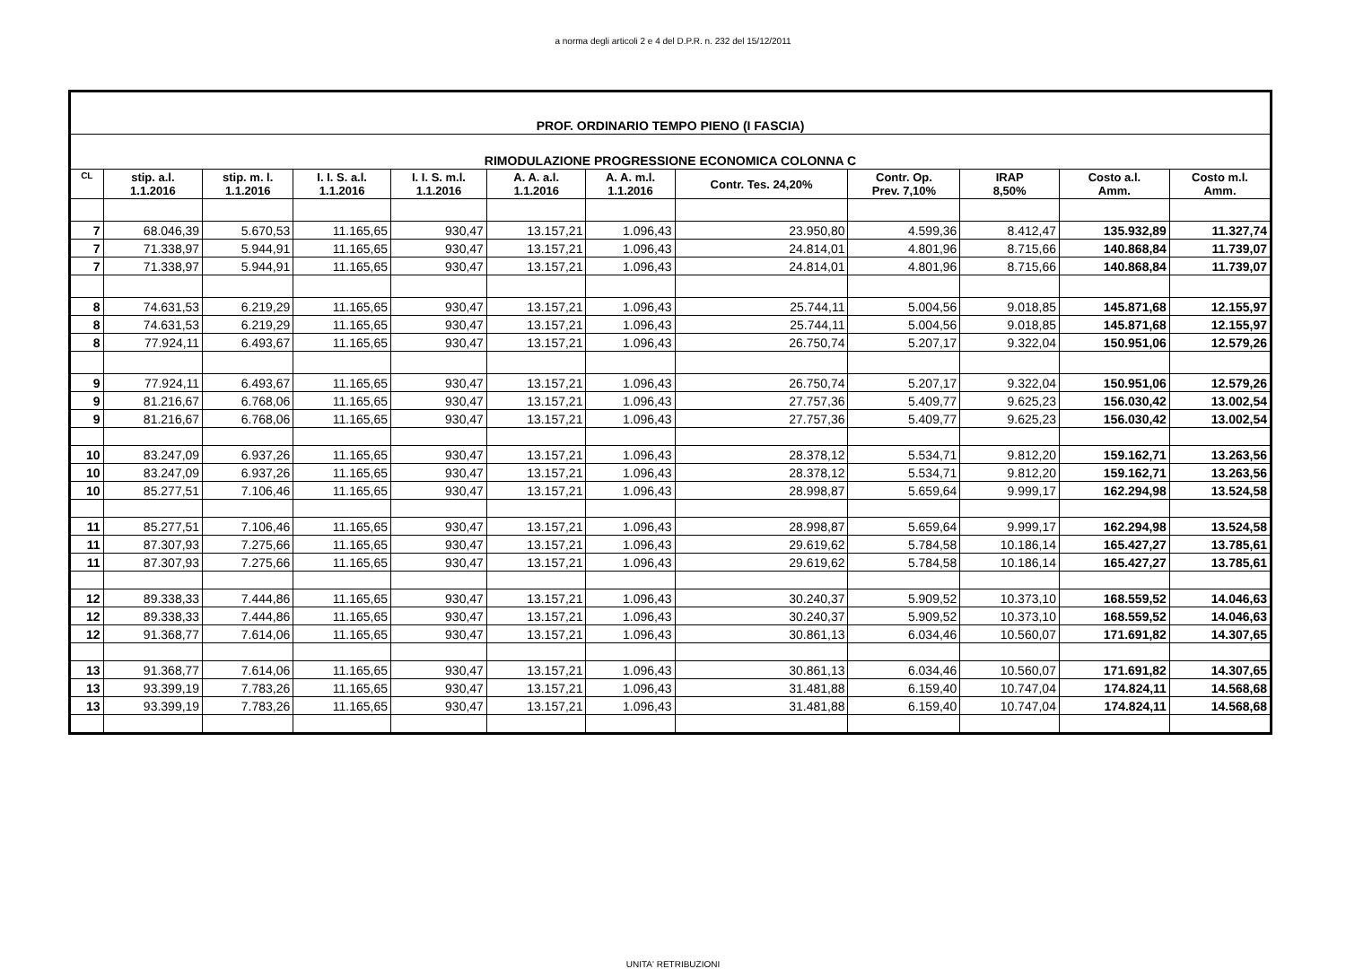a norma degli articoli 2 e 4 del D.P.R. n. 232 del 15/12/2011
| PROF. ORDINARIO TEMPO PIENO (I FASCIA) | | | | | | | | | | | |
| RIMODULAZIONE PROGRESSIONE ECONOMICA COLONNA C | | | | | | | | | | | |
| CL | stip. a.l. 1.1.2016 | stip. m. l. 1.1.2016 | I. I. S. a.l. 1.1.2016 | I. I. S. m.l. 1.1.2016 | A. A. a.l. 1.1.2016 | A. A. m.l. 1.1.2016 | Contr. Tes. 24,20% | Contr. Op. Prev. 7,10% | IRAP 8,50% | Costo a.l. Amm. | Costo m.l. Amm. |
| 7 | 68.046,39 | 5.670,53 | 11.165,65 | 930,47 | 13.157,21 | 1.096,43 | 23.950,80 | 4.599,36 | 8.412,47 | 135.932,89 | 11.327,74 |
| 7 | 71.338,97 | 5.944,91 | 11.165,65 | 930,47 | 13.157,21 | 1.096,43 | 24.814,01 | 4.801,96 | 8.715,66 | 140.868,84 | 11.739,07 |
| 7 | 71.338,97 | 5.944,91 | 11.165,65 | 930,47 | 13.157,21 | 1.096,43 | 24.814,01 | 4.801,96 | 8.715,66 | 140.868,84 | 11.739,07 |
| 8 | 74.631,53 | 6.219,29 | 11.165,65 | 930,47 | 13.157,21 | 1.096,43 | 25.744,11 | 5.004,56 | 9.018,85 | 145.871,68 | 12.155,97 |
| 8 | 74.631,53 | 6.219,29 | 11.165,65 | 930,47 | 13.157,21 | 1.096,43 | 25.744,11 | 5.004,56 | 9.018,85 | 145.871,68 | 12.155,97 |
| 8 | 77.924,11 | 6.493,67 | 11.165,65 | 930,47 | 13.157,21 | 1.096,43 | 26.750,74 | 5.207,17 | 9.322,04 | 150.951,06 | 12.579,26 |
| 9 | 77.924,11 | 6.493,67 | 11.165,65 | 930,47 | 13.157,21 | 1.096,43 | 26.750,74 | 5.207,17 | 9.322,04 | 150.951,06 | 12.579,26 |
| 9 | 81.216,67 | 6.768,06 | 11.165,65 | 930,47 | 13.157,21 | 1.096,43 | 27.757,36 | 5.409,77 | 9.625,23 | 156.030,42 | 13.002,54 |
| 9 | 81.216,67 | 6.768,06 | 11.165,65 | 930,47 | 13.157,21 | 1.096,43 | 27.757,36 | 5.409,77 | 9.625,23 | 156.030,42 | 13.002,54 |
| 10 | 83.247,09 | 6.937,26 | 11.165,65 | 930,47 | 13.157,21 | 1.096,43 | 28.378,12 | 5.534,71 | 9.812,20 | 159.162,71 | 13.263,56 |
| 10 | 83.247,09 | 6.937,26 | 11.165,65 | 930,47 | 13.157,21 | 1.096,43 | 28.378,12 | 5.534,71 | 9.812,20 | 159.162,71 | 13.263,56 |
| 10 | 85.277,51 | 7.106,46 | 11.165,65 | 930,47 | 13.157,21 | 1.096,43 | 28.998,87 | 5.659,64 | 9.999,17 | 162.294,98 | 13.524,58 |
| 11 | 85.277,51 | 7.106,46 | 11.165,65 | 930,47 | 13.157,21 | 1.096,43 | 28.998,87 | 5.659,64 | 9.999,17 | 162.294,98 | 13.524,58 |
| 11 | 87.307,93 | 7.275,66 | 11.165,65 | 930,47 | 13.157,21 | 1.096,43 | 29.619,62 | 5.784,58 | 10.186,14 | 165.427,27 | 13.785,61 |
| 11 | 87.307,93 | 7.275,66 | 11.165,65 | 930,47 | 13.157,21 | 1.096,43 | 29.619,62 | 5.784,58 | 10.186,14 | 165.427,27 | 13.785,61 |
| 12 | 89.338,33 | 7.444,86 | 11.165,65 | 930,47 | 13.157,21 | 1.096,43 | 30.240,37 | 5.909,52 | 10.373,10 | 168.559,52 | 14.046,63 |
| 12 | 89.338,33 | 7.444,86 | 11.165,65 | 930,47 | 13.157,21 | 1.096,43 | 30.240,37 | 5.909,52 | 10.373,10 | 168.559,52 | 14.046,63 |
| 12 | 91.368,77 | 7.614,06 | 11.165,65 | 930,47 | 13.157,21 | 1.096,43 | 30.861,13 | 6.034,46 | 10.560,07 | 171.691,82 | 14.307,65 |
| 13 | 91.368,77 | 7.614,06 | 11.165,65 | 930,47 | 13.157,21 | 1.096,43 | 30.861,13 | 6.034,46 | 10.560,07 | 171.691,82 | 14.307,65 |
| 13 | 93.399,19 | 7.783,26 | 11.165,65 | 930,47 | 13.157,21 | 1.096,43 | 31.481,88 | 6.159,40 | 10.747,04 | 174.824,11 | 14.568,68 |
| 13 | 93.399,19 | 7.783,26 | 11.165,65 | 930,47 | 13.157,21 | 1.096,43 | 31.481,88 | 6.159,40 | 10.747,04 | 174.824,11 | 14.568,68 |
UNITA' RETRIBUZIONI